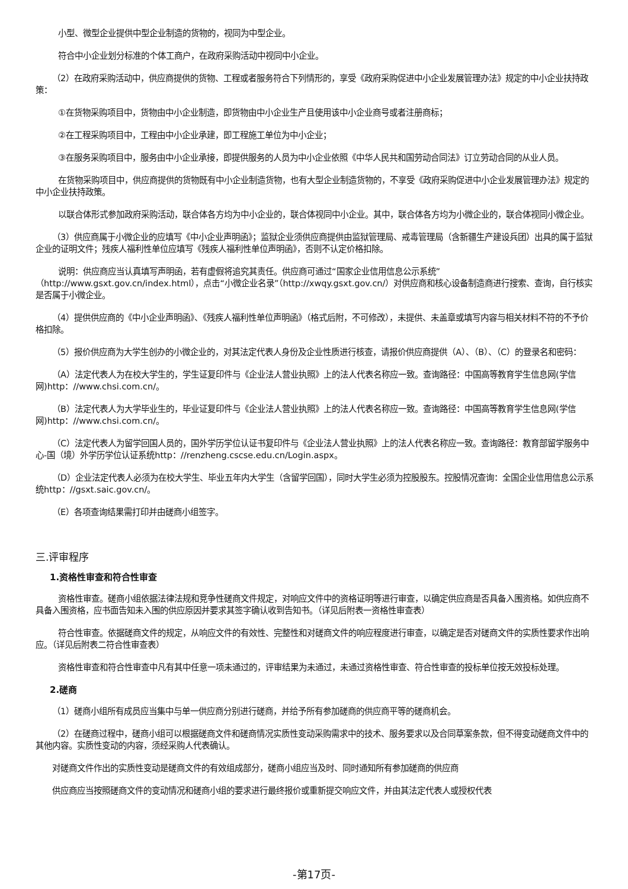小型、微型企业提供中型企业制造的货物的，视同为中型企业。
符合中小企业划分标准的个体工商户，在政府采购活动中视同中小企业。
（2）在政府采购活动中，供应商提供的货物、工程或者服务符合下列情形的，享受《政府采购促进中小企业发展管理办法》规定的中小企业扶持政策：
①在货物采购项目中，货物由中小企业制造，即货物由中小企业生产且使用该中小企业商号或者注册商标；
②在工程采购项目中，工程由中小企业承建，即工程施工单位为中小企业；
③在服务采购项目中，服务由中小企业承接，即提供服务的人员为中小企业依照《中华人民共和国劳动合同法》订立劳动合同的从业人员。
在货物采购项目中，供应商提供的货物既有中小企业制造货物，也有大型企业制造货物的，不享受《政府采购促进中小企业发展管理办法》规定的中小企业扶持政策。
以联合体形式参加政府采购活动，联合体各方均为中小企业的，联合体视同中小企业。其中，联合体各方均为小微企业的，联合体视同小微企业。
（3）供应商属于小微企业的应填写《中小企业声明函》；监狱企业须供应商提供由监狱管理局、戒毒管理局（含新疆生产建设兵团）出具的属于监狱企业的证明文件；残疾人福利性单位应填写《残疾人福利性单位声明函》，否则不认定价格扣除。
说明：供应商应当认真填写声明函，若有虚假将追究其责任。供应商可通过“国家企业信用信息公示系统”（http://www.gsxt.gov.cn/index.html），点击“小微企业名录”（http://xwqy.gsxt.gov.cn/）对供应商和核心设备制造商进行搜索、查询，自行核实是否属于小微企业。
（4）提供供应商的《中小企业声明函》、《残疾人福利性单位声明函》（格式后附，不可修改），未提供、未盖章或填写内容与相关材料不符的不予价格扣除。
（5）报价供应商为大学生创办的小微企业的，对其法定代表人身份及企业性质进行核查，请报价供应商提供（A）、（B）、（C）的登录名和密码：
（A）法定代表人为在校大学生的，学生证复印件与《企业法人营业执照》上的法人代表名称应一致。查询路径：中国高等教育学生信息网(学信网)http：//www.chsi.com.cn/。
（B）法定代表人为大学毕业生的，毕业证复印件与《企业法人营业执照》上的法人代表名称应一致。查询路径：中国高等教育学生信息网(学信网)http：//www.chsi.com.cn/。
（C）法定代表人为留学回国人员的，国外学历学位认证书复印件与《企业法人营业执照》上的法人代表名称应一致。查询路径：教育部留学服务中心-国（境）外学历学位认证系统http：//renzheng.cscse.edu.cn/Login.aspx。
（D）企业法定代表人必须为在校大学生、毕业五年内大学生（含留学回国），同时大学生必须为控股股东。控股情况查询：全国企业信用信息公示系统http：//gsxt.saic.gov.cn/。
（E）各项查询结果需打印并由磋商小组签字。
三.评审程序
1.资格性审查和符合性审查
资格性审查。磋商小组依据法律法规和竞争性磋商文件规定，对响应文件中的资格证明等进行审查，以确定供应商是否具备入围资格。如供应商不具备入围资格，应书面告知未入围的供应原因并要求其签字确认收到告知书。（详见后附表一资格性审查表）
符合性审查。依据磋商文件的规定，从响应文件的有效性、完整性和对磋商文件的响应程度进行审查，以确定是否对磋商文件的实质性要求作出响应。（详见后附表二符合性审查表）
资格性审查和符合性审查中凡有其中任意一项未通过的，评审结果为未通过，未通过资格性审查、符合性审查的投标单位按无效投标处理。
2.磋商
（1）磋商小组所有成员应当集中与单一供应商分别进行磋商，并给予所有参加磋商的供应商平等的磋商机会。
（2）在磋商过程中，磋商小组可以根据磋商文件和磋商情况实质性变动采购需求中的技术、服务要求以及合同草案条款，但不得变动磋商文件中的其他内容。实质性变动的内容，须经采购人代表确认。
对磋商文件作出的实质性变动是磋商文件的有效组成部分，磋商小组应当及时、同时通知所有参加磋商的供应商
供应商应当按照磋商文件的变动情况和磋商小组的要求进行最终报价或重新提交响应文件，并由其法定代表人或授权代表
-第17页-